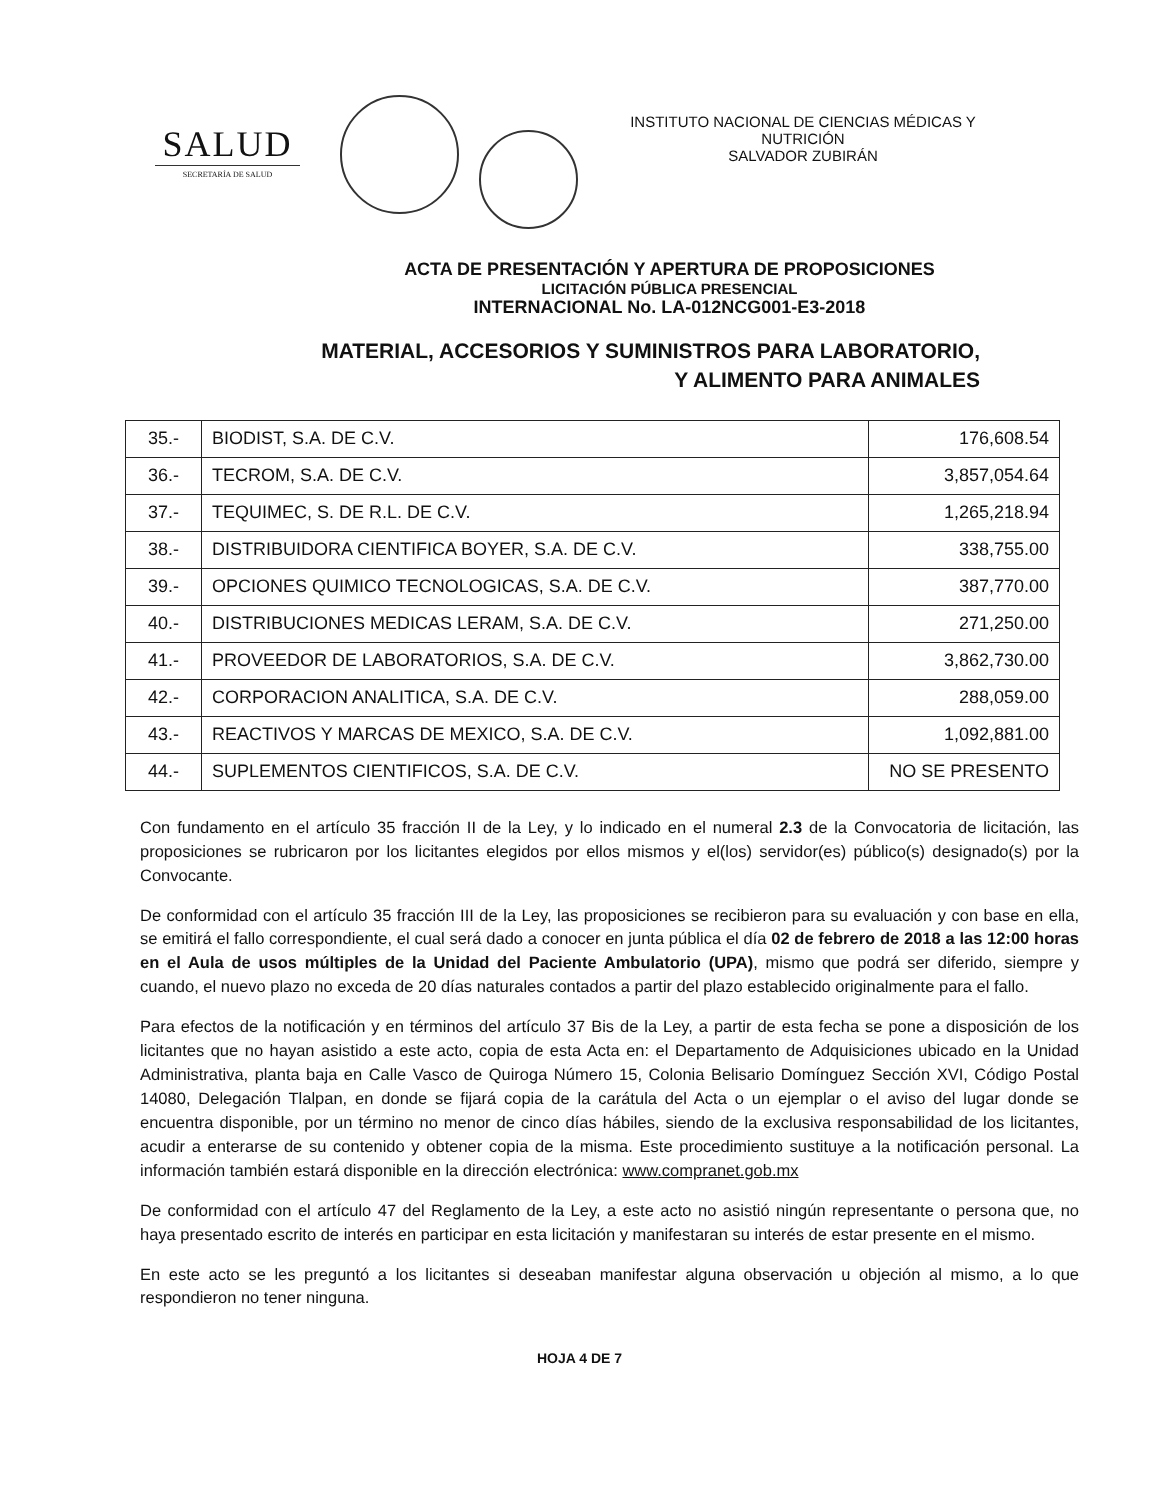SALUD
SECRETARÍA DE SALUD
INSTITUTO NACIONAL DE CIENCIAS MÉDICAS Y NUTRICIÓN
SALVADOR ZUBIRÁN
ACTA DE PRESENTACIÓN Y APERTURA DE PROPOSICIONES
LICITACIÓN PÚBLICA PRESENCIAL
INTERNACIONAL No. LA-012NCG001-E3-2018
MATERIAL, ACCESORIOS Y SUMINISTROS PARA LABORATORIO,
Y ALIMENTO PARA ANIMALES
| 35.- | BIODIST, S.A. DE C.V. | 176,608.54 |
| 36.- | TECROM, S.A. DE C.V. | 3,857,054.64 |
| 37.- | TEQUIMEC, S. DE R.L. DE C.V. | 1,265,218.94 |
| 38.- | DISTRIBUIDORA CIENTIFICA BOYER, S.A. DE C.V. | 338,755.00 |
| 39.- | OPCIONES QUIMICO TECNOLOGICAS, S.A. DE C.V. | 387,770.00 |
| 40.- | DISTRIBUCIONES MEDICAS LERAM, S.A. DE C.V. | 271,250.00 |
| 41.- | PROVEEDOR DE LABORATORIOS, S.A. DE C.V. | 3,862,730.00 |
| 42.- | CORPORACION ANALITICA, S.A. DE C.V. | 288,059.00 |
| 43.- | REACTIVOS Y MARCAS DE MEXICO, S.A. DE C.V. | 1,092,881.00 |
| 44.- | SUPLEMENTOS CIENTIFICOS, S.A. DE C.V. | NO SE PRESENTO |
Con fundamento en el artículo 35 fracción II de la Ley, y lo indicado en el numeral 2.3 de la Convocatoria de licitación, las proposiciones se rubricaron por los licitantes elegidos por ellos mismos y el(los) servidor(es) público(s) designado(s) por la Convocante.
De conformidad con el artículo 35 fracción III de la Ley, las proposiciones se recibieron para su evaluación y con base en ella, se emitirá el fallo correspondiente, el cual será dado a conocer en junta pública el día 02 de febrero de 2018 a las 12:00 horas en el Aula de usos múltiples de la Unidad del Paciente Ambulatorio (UPA), mismo que podrá ser diferido, siempre y cuando, el nuevo plazo no exceda de 20 días naturales contados a partir del plazo establecido originalmente para el fallo.
Para efectos de la notificación y en términos del artículo 37 Bis de la Ley, a partir de esta fecha se pone a disposición de los licitantes que no hayan asistido a este acto, copia de esta Acta en: el Departamento de Adquisiciones ubicado en la Unidad Administrativa, planta baja en Calle Vasco de Quiroga Número 15, Colonia Belisario Domínguez Sección XVI, Código Postal 14080, Delegación Tlalpan, en donde se fijará copia de la carátula del Acta o un ejemplar o el aviso del lugar donde se encuentra disponible, por un término no menor de cinco días hábiles, siendo de la exclusiva responsabilidad de los licitantes, acudir a enterarse de su contenido y obtener copia de la misma. Este procedimiento sustituye a la notificación personal. La información también estará disponible en la dirección electrónica: www.compranet.gob.mx
De conformidad con el artículo 47 del Reglamento de la Ley, a este acto no asistió ningún representante o persona que, no haya presentado escrito de interés en participar en esta licitación y manifestaran su interés de estar presente en el mismo.
En este acto se les preguntó a los licitantes si deseaban manifestar alguna observación u objeción al mismo, a lo que respondieron no tener ninguna.
HOJA 4 DE 7